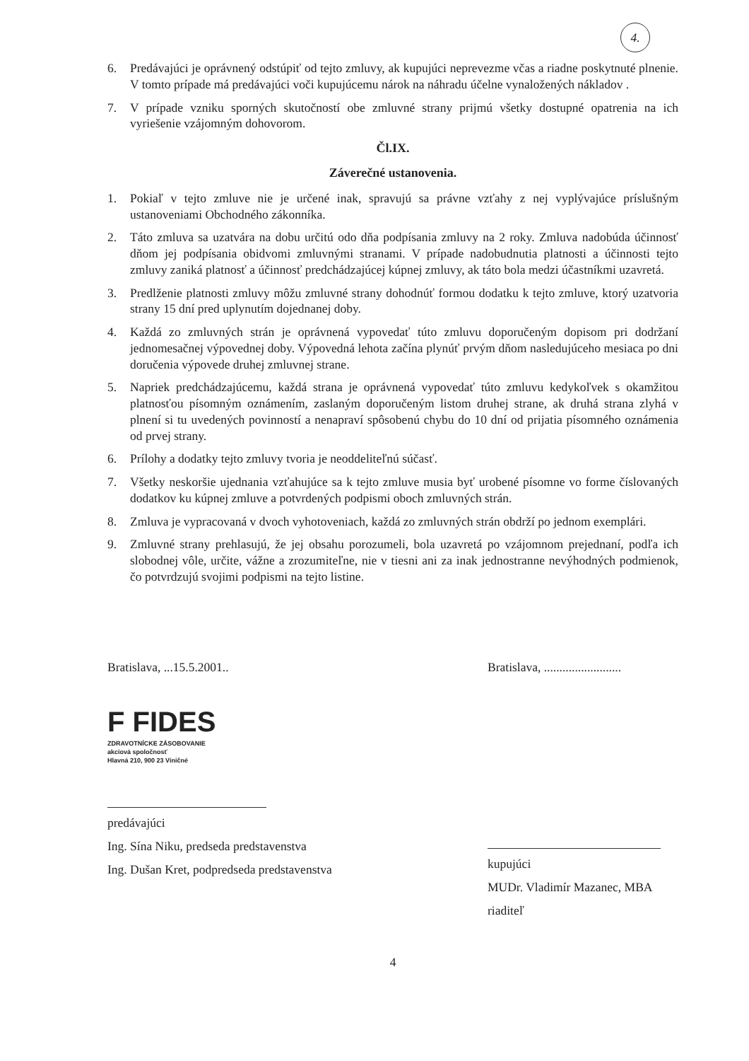4.
6. Predávajúci je oprávnený odstúpiť od tejto zmluvy, ak kupujúci neprevezme včas a riadne poskytnuté plnenie. V tomto prípade má predávajúci voči kupujúcemu nárok na náhradu účelne vynaložených nákladov .
7. V prípade vzniku sporných skutočností obe zmluvné strany prijmú všetky dostupné opatrenia na ich vyriešenie vzájomným dohovorom.
Čl.IX.
Záverečné ustanovenia.
1. Pokiaľ v tejto zmluve nie je určené inak, spravujú sa právne vzťahy z nej vyplývajúce príslušným ustanoveniami Obchodného zákonníka.
2. Táto zmluva sa uzatvára na dobu určitú odo dňa podpísania zmluvy na 2 roky. Zmluva nadobúda účinnosť dňom jej podpísania obidvomi zmluvnými stranami. V prípade nadobudnutia platnosti a účinnosti tejto zmluvy zaniká platnosť a účinnosť predchádzajúcej kúpnej zmluvy, ak táto bola medzi účastníkmi uzavretá.
3. Predlženie platnosti zmluvy môžu zmluvné strany dohodnúť formou dodatku k tejto zmluve, ktorý uzatvoria strany 15 dní pred uplynutím dojednanej doby.
4. Každá zo zmluvných strán je oprávnená vypovedať túto zmluvu doporučeným dopisom pri dodržaní jednomesačnej výpovednej doby. Výpovedná lehota začína plynúť prvým dňom nasledujúceho mesiaca po dni doručenia výpovede druhej zmluvnej strane.
5. Napriek predchádzajúcemu, každá strana je oprávnená vypovedať túto zmluvu kedykoľvek s okamžitou platnosťou písomným oznámením, zaslaným doporučeným listom druhej strane, ak druhá strana zlyhá v plnení si tu uvedených povinností a nenapraví spôsobenú chybu do 10 dní od prijatia písomného oznámenia od prvej strany.
6. Prílohy a dodatky tejto zmluvy tvoria je neoddeliteľnú súčasť.
7. Všetky neskoršie ujednania vzťahujúce sa k tejto zmluve musia byť urobené písomne vo forme číslovaných dodatkov ku kúpnej zmluve a potvrdených podpismi oboch zmluvných strán.
8. Zmluva je vypracovaná v dvoch vyhotoveniach, každá zo zmluvných strán obdrží po jednom exemplári.
9. Zmluvné strany prehlasujú, že jej obsahu porozumeli, bola uzavretá po vzájomnom prejednaní, podľa ich slobodnej vôle, určite, vážne a zrozumiteľne, nie v tiesni ani za inak jednostranne nevýhodných podmienok, čo potvrdzujú svojimi podpismi na tejto listine.
Bratislava, ...15.5.2001..
F FIDES
ZDRAVOTNÍCKE ZÁSOBOVANIE
akciová spoločnosť
Hlavná 210, 900 23 Viničné
predávajúci
Ing. Sína Niku, predseda predstavenstva
Ing. Dušan Kret, podpredseda predstavenstva
Bratislava, .........................
kupujúci
MUDr. Vladimír Mazanec, MBA
riaditeľ
4